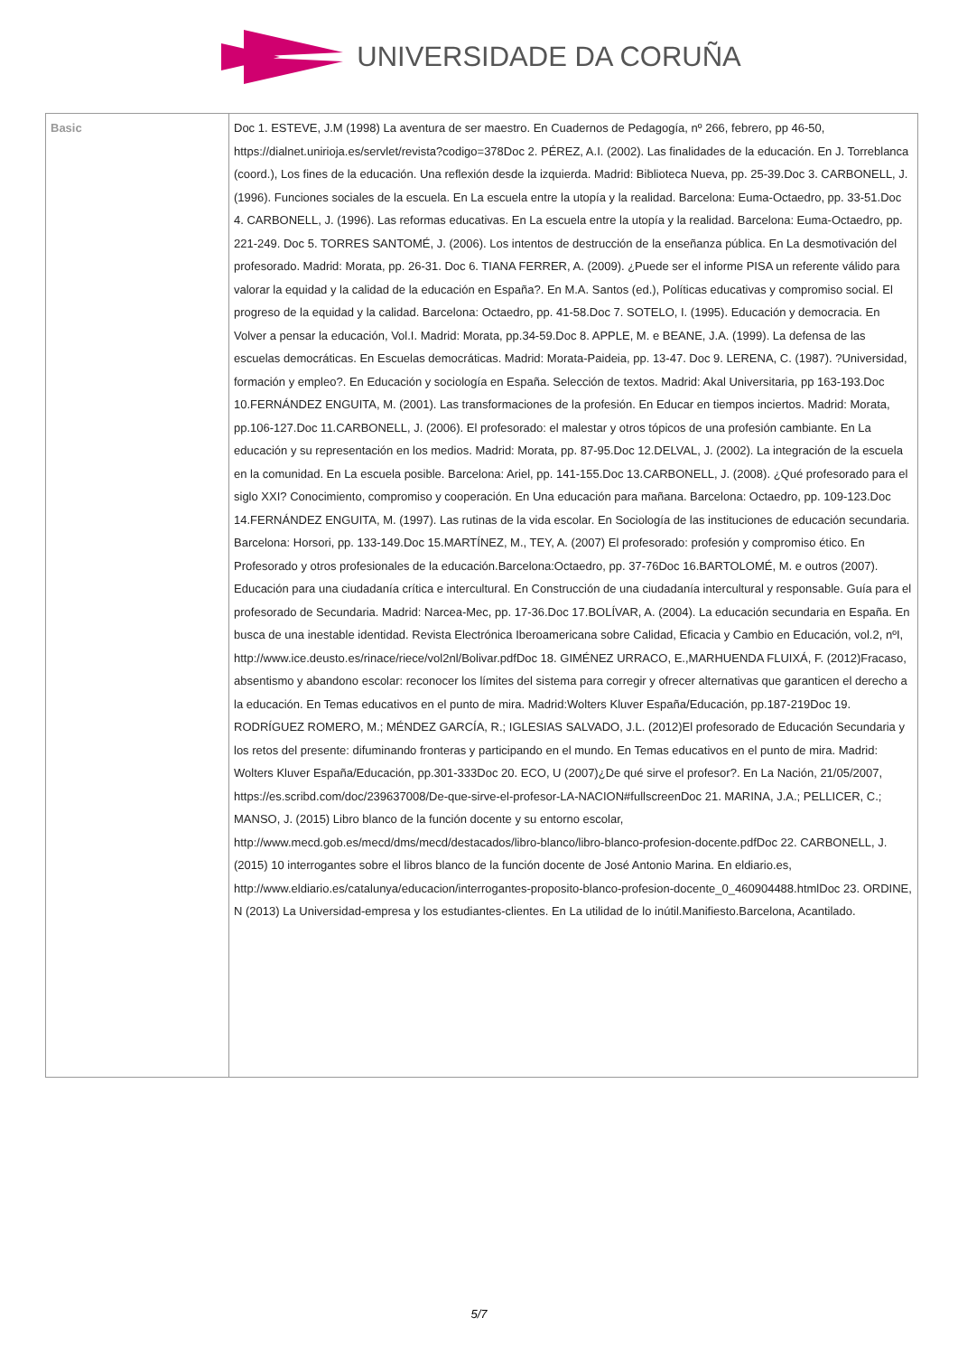UNIVERSIDADE DA CORUÑA
| Basic | Doc 1. ESTEVE, J.M (1998) La aventura de ser maestro. En Cuadernos de Pedagogía, nº 266, febrero, pp 46-50, https://dialnet.unirioja.es/servlet/revista?codigo=378Doc 2. PÉREZ, A.I. (2002). Las finalidades de la educación. En J. Torreblanca (coord.), Los fines de la educación. Una reflexión desde la izquierda. Madrid: Biblioteca Nueva, pp. 25-39.Doc 3. CARBONELL, J. (1996). Funciones sociales de la escuela. En La escuela entre la utopía y la realidad. Barcelona: Euma-Octaedro, pp. 33-51.Doc 4. CARBONELL, J. (1996). Las reformas educativas. En La escuela entre la utopía y la realidad. Barcelona: Euma-Octaedro, pp. 221-249. Doc 5. TORRES SANTOMÉ, J. (2006). Los intentos de destrucción de la enseñanza pública. En La desmotivación del profesorado. Madrid: Morata, pp. 26-31. Doc 6. TIANA FERRER, A. (2009). ¿Puede ser el informe PISA un referente válido para valorar la equidad y la calidad de la educación en España?. En M.A. Santos (ed.), Políticas educativas y compromiso social. El progreso de la equidad y la calidad. Barcelona: Octaedro, pp. 41-58.Doc 7. SOTELO, I. (1995). Educación y democracia. En Volver a pensar la educación, Vol.I. Madrid: Morata, pp.34-59.Doc 8. APPLE, M. e BEANE, J.A. (1999). La defensa de las escuelas democráticas. En Escuelas democráticas. Madrid: Morata-Paideia, pp. 13-47. Doc 9. LERENA, C. (1987). ?Universidad, formación y empleo?. En Educación y sociología en España. Selección de textos. Madrid: Akal Universitaria, pp 163-193.Doc 10.FERNÁNDEZ ENGUITA, M. (2001). Las transformaciones de la profesión. En Educar en tiempos inciertos. Madrid: Morata, pp.106-127.Doc 11.CARBONELL, J. (2006). El profesorado: el malestar y otros tópicos de una profesión cambiante. En La educación y su representación en los medios. Madrid: Morata, pp. 87-95.Doc 12.DELVAL, J. (2002). La integración de la escuela en la comunidad. En La escuela posible. Barcelona: Ariel, pp. 141-155.Doc 13.CARBONELL, J. (2008). ¿Qué profesorado para el siglo XXI? Conocimiento, compromiso y cooperación. En Una educación para mañana. Barcelona: Octaedro, pp. 109-123.Doc 14.FERNÁNDEZ ENGUITA, M. (1997). Las rutinas de la vida escolar. En Sociología de las instituciones de educación secundaria. Barcelona: Horsori, pp. 133-149.Doc 15.MARTÍNEZ, M., TEY, A. (2007) El profesorado: profesión y compromiso ético. En Profesorado y otros profesionales de la educación.Barcelona:Octaedro, pp. 37-76Doc 16.BARTOLOMÉ, M. e outros (2007). Educación para una ciudadanía crítica e intercultural. En Construcción de una ciudadanía intercultural y responsable. Guía para el profesorado de Secundaria. Madrid: Narcea-Mec, pp. 17-36.Doc 17.BOLÍVAR, A. (2004). La educación secundaria en España. En busca de una inestable identidad. Revista Electrónica Iberoamericana sobre Calidad, Eficacia y Cambio en Educación, vol.2, nºI, http://www.ice.deusto.es/rinace/riece/vol2nl/Bolivar.pdfDoc 18. GIMÉNEZ URRACO, E.,MARHUENDA FLUIXÁ, F. (2012)Fracaso, absentismo y abandono escolar: reconocer los límites del sistema para corregir y ofrecer alternativas que garanticen el derecho a la educación. En Temas educativos en el punto de mira. Madrid:Wolters Kluver España/Educación, pp.187-219Doc 19. RODRÍGUEZ ROMERO, M.; MÉNDEZ GARCÍA, R.; IGLESIAS SALVADO, J.L. (2012)El profesorado de Educación Secundaria y los retos del presente: difuminando fronteras y participando en el mundo. En Temas educativos en el punto de mira. Madrid: Wolters Kluver España/Educación, pp.301-333Doc 20. ECO, U (2007)¿De qué sirve el profesor?. En La Nación, 21/05/2007, https://es.scribd.com/doc/239637008/De-que-sirve-el-profesor-LA-NACION#fullscreenDoc 21. MARINA, J.A.; PELLICER, C.; MANSO, J. (2015) Libro blanco de la función docente y su entorno escolar, http://www.mecd.gob.es/mecd/dms/mecd/destacados/libro-blanco/libro-blanco-profesion-docente.pdfDoc 22. CARBONELL, J. (2015) 10 interrogantes sobre el libros blanco de la función docente de José Antonio Marina. En eldiario.es, http://www.eldiario.es/catalunya/educacion/interrogantes-proposito-blanco-profesion-docente_0_460904488.htmlDoc 23. ORDINE, N (2013) La Universidad-empresa y los estudiantes-clientes. En La utilidad de lo inútil.Manifiesto.Barcelona, Acantilado. |
5/7